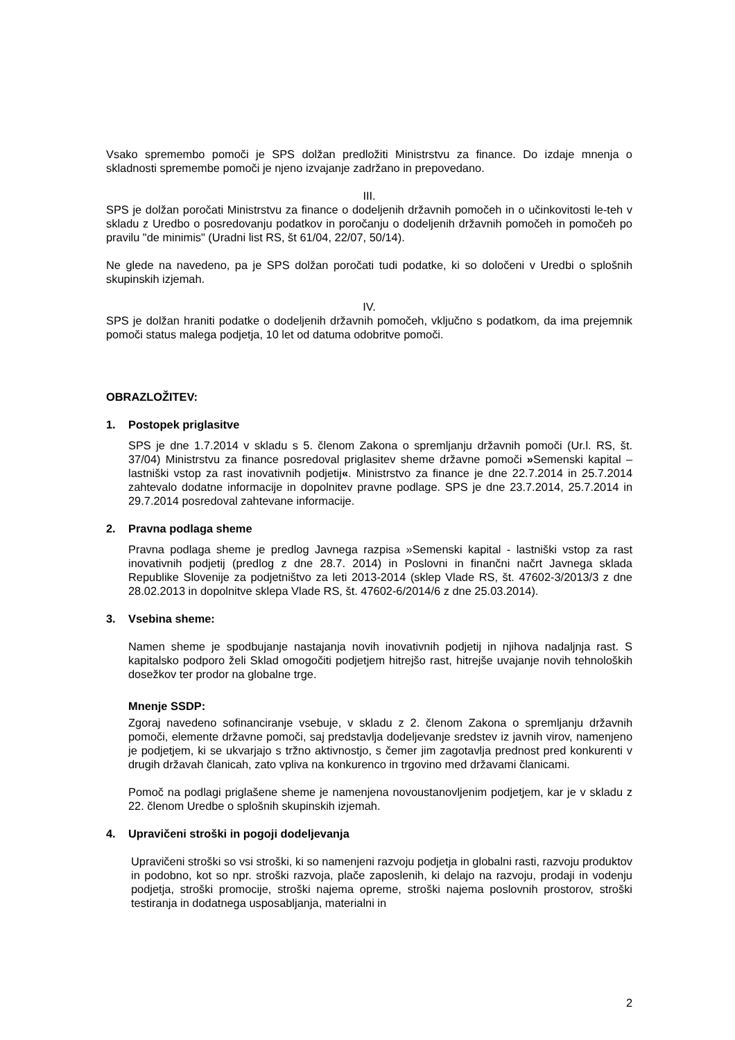Vsako spremembo pomoči je SPS dolžan predložiti Ministrstvu za finance. Do izdaje mnenja o skladnosti spremembe pomoči je njeno izvajanje zadržano in prepovedano.
III.
SPS je dolžan poročati Ministrstvu za finance o dodeljenih državnih pomočeh in o učinkovitosti le-teh v skladu z Uredbo o posredovanju podatkov in poročanju o dodeljenih državnih pomočeh in pomočeh po pravilu "de minimis" (Uradni list RS, št 61/04, 22/07, 50/14).
Ne glede na navedeno, pa je SPS dolžan poročati tudi podatke, ki so določeni v Uredbi o splošnih skupinskih izjemah.
IV.
SPS je dolžan hraniti podatke o dodeljenih državnih pomočeh, vključno s podatkom, da ima prejemnik pomoči status malega podjetja, 10 let od datuma odobritve pomoči.
OBRAZLOŽITEV:
1. Postopek priglasitve
SPS je dne 1.7.2014 v skladu s 5. členom Zakona o spremljanju državnih pomoči (Ur.l. RS, št. 37/04) Ministrstvu za finance posredoval priglasitev sheme državne pomoči »Semenski kapital – lastniški vstop za rast inovativnih podjetij«. Ministrstvo za finance je dne 22.7.2014 in 25.7.2014 zahtevalo dodatne informacije in dopolnitev pravne podlage. SPS je dne 23.7.2014, 25.7.2014 in 29.7.2014 posredoval zahtevane informacije.
2. Pravna podlaga sheme
Pravna podlaga sheme je predlog Javnega razpisa »Semenski kapital - lastniški vstop za rast inovativnih podjetij (predlog z dne 28.7. 2014) in Poslovni in finančni načrt Javnega sklada Republike Slovenije za podjetništvo za leti 2013-2014 (sklep Vlade RS, št. 47602-3/2013/3 z dne 28.02.2013 in dopolnitve sklepa Vlade RS, št. 47602-6/2014/6 z dne 25.03.2014).
3. Vsebina sheme:
Namen sheme je spodbujanje nastajanja novih inovativnih podjetij in njihova nadaljnja rast. S kapitalsko podporo želi Sklad omogočiti podjetjem hitrejšo rast, hitrejše uvajanje novih tehnoloških dosežkov ter prodor na globalne trge.
Mnenje SSDP:
Zgoraj navedeno sofinanciranje vsebuje, v skladu z 2. členom Zakona o spremljanju državnih pomoči, elemente državne pomoči, saj predstavlja dodeljevanje sredstev iz javnih virov, namenjeno je podjetjem, ki se ukvarjajo s tržno aktivnostjo, s čemer jim zagotavlja prednost pred konkurenti v drugih državah članicah, zato vpliva na konkurenco in trgovino med državami članicami.
Pomoč na podlagi priglašene sheme je namenjena novoustanovljenim podjetjem, kar je v skladu z 22. členom Uredbe o splošnih skupinskih izjemah.
4. Upravičeni stroški in pogoji dodeljevanja
Upravičeni stroški so vsi stroški, ki so namenjeni razvoju podjetja in globalni rasti, razvoju produktov in podobno, kot so npr. stroški razvoja, plače zaposlenih, ki delajo na razvoju, prodaji in vodenju podjetja, stroški promocije, stroški najema opreme, stroški najema poslovnih prostorov, stroški testiranja in dodatnega usposabljanja, materialni in
2